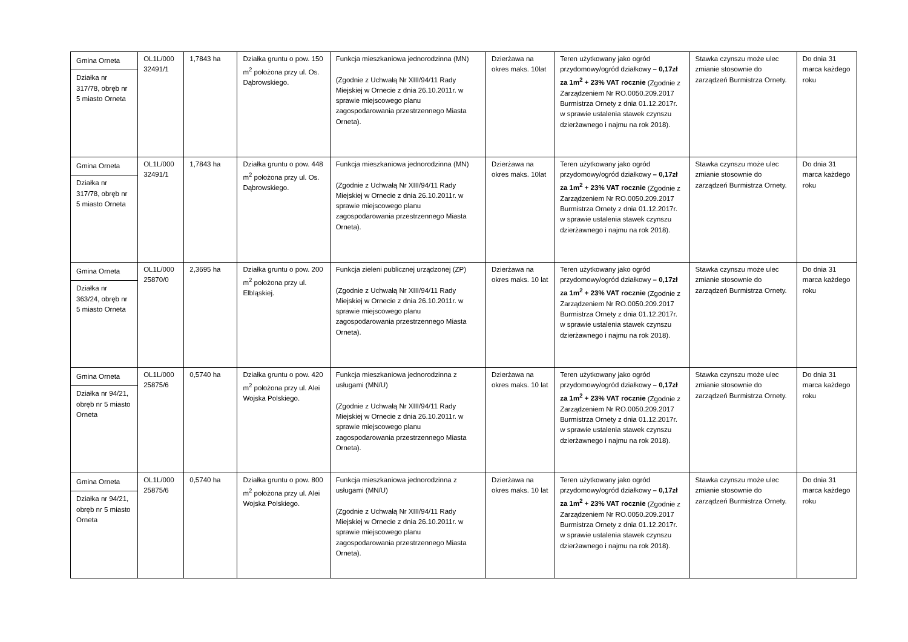| Gmina Orneta Działka nr 317/78, obręb nr 5 miasto Orneta | OL1L/000 32491/1 | 1,7843 ha | Działka gruntu o pow. 150 m<sup>2</sup> położona przy ul. Os. Dąbrowskiego. | Funkcja mieszkaniowa jednorodzinna (MN) (Zgodnie z Uchwałą Nr XIII/94/11 Rady Miejskiej w Ornecie z dnia 26.10.2011r. w sprawie miejscowego planu zagospodarowania przestrzennego Miasta Orneta). | Dzierżawa na okres maks. 10lat | Teren użytkowany jako ogród przydomowy/ogród działkowy – 0,17zł za 1m<sup>2</sup> + 23% VAT rocznie (Zgodnie z Zarządzeniem Nr RO.0050.209.2017 Burmistrza Ornety z dnia 01.12.2017r. w sprawie ustalenia stawek czynszu dzierżawnego i najmu na rok 2018). | Stawka czynszu może ulec zmianie stosownie do zarządzeń Burmistrza Ornety. | Do dnia 31 marca każdego roku |
| Gmina Orneta Działka nr 317/78, obręb nr 5 miasto Orneta | OL1L/000 32491/1 | 1,7843 ha | Działka gruntu o pow. 448 m<sup>2</sup> położona przy ul. Os. Dąbrowskiego. | Funkcja mieszkaniowa jednorodzinna (MN) (Zgodnie z Uchwałą Nr XIII/94/11 Rady Miejskiej w Ornecie z dnia 26.10.2011r. w sprawie miejscowego planu zagospodarowania przestrzennego Miasta Orneta). | Dzierżawa na okres maks. 10lat | Teren użytkowany jako ogród przydomowy/ogród działkowy – 0,17zł za 1m<sup>2</sup> + 23% VAT rocznie (Zgodnie z Zarządzeniem Nr RO.0050.209.2017 Burmistrza Ornety z dnia 01.12.2017r. w sprawie ustalenia stawek czynszu dzierżawnego i najmu na rok 2018). | Stawka czynszu może ulec zmianie stosownie do zarządzeń Burmistrza Ornety. | Do dnia 31 marca każdego roku |
| Gmina Orneta Działka nr 363/24, obręb nr 5 miasto Orneta | OL1L/000 25870/0 | 2,3695 ha | Działka gruntu o pow. 200 m<sup>2</sup> położona przy ul. Elbląskiej. | Funkcja zieleni publicznej urządzonej (ZP) (Zgodnie z Uchwałą Nr XIII/94/11 Rady Miejskiej w Ornecie z dnia 26.10.2011r. w sprawie miejscowego planu zagospodarowania przestrzennego Miasta Orneta). | Dzierżawa na okres maks. 10 lat | Teren użytkowany jako ogród przydomowy/ogród działkowy – 0,17zł za 1m<sup>2</sup> + 23% VAT rocznie (Zgodnie z Zarządzeniem Nr RO.0050.209.2017 Burmistrza Ornety z dnia 01.12.2017r. w sprawie ustalenia stawek czynszu dzierżawnego i najmu na rok 2018). | Stawka czynszu może ulec zmianie stosownie do zarządzeń Burmistrza Ornety. | Do dnia 31 marca każdego roku |
| Gmina Orneta Działka nr 94/21, obręb nr 5 miasto Orneta | OL1L/000 25875/6 | 0,5740 ha | Działka gruntu o pow. 420 m<sup>2</sup> położona przy ul. Alei Wojska Polskiego. | Funkcja mieszkaniowa jednorodzinna z usługami (MN/U) (Zgodnie z Uchwałą Nr XIII/94/11 Rady Miejskiej w Ornecie z dnia 26.10.2011r. w sprawie miejscowego planu zagospodarowania przestrzennego Miasta Orneta). | Dzierżawa na okres maks. 10 lat | Teren użytkowany jako ogród przydomowy/ogród działkowy – 0,17zł za 1m<sup>2</sup> + 23% VAT rocznie (Zgodnie z Zarządzeniem Nr RO.0050.209.2017 Burmistrza Ornety z dnia 01.12.2017r. w sprawie ustalenia stawek czynszu dzierżawnego i najmu na rok 2018). | Stawka czynszu może ulec zmianie stosownie do zarządzeń Burmistrza Ornety. | Do dnia 31 marca każdego roku |
| Gmina Orneta Działka nr 94/21, obręb nr 5 miasto Orneta | OL1L/000 25875/6 | 0,5740 ha | Działka gruntu o pow. 800 m<sup>2</sup> położona przy ul. Alei Wojska Polskiego. | Funkcja mieszkaniowa jednorodzinna z usługami (MN/U) (Zgodnie z Uchwałą Nr XIII/94/11 Rady Miejskiej w Ornecie z dnia 26.10.2011r. w sprawie miejscowego planu zagospodarowania przestrzennego Miasta Orneta). | Dzierżawa na okres maks. 10 lat | Teren użytkowany jako ogród przydomowy/ogród działkowy – 0,17zł za 1m<sup>2</sup> + 23% VAT rocznie (Zgodnie z Zarządzeniem Nr RO.0050.209.2017 Burmistrza Ornety z dnia 01.12.2017r. w sprawie ustalenia stawek czynszu dzierżawnego i najmu na rok 2018). | Stawka czynszu może ulec zmianie stosownie do zarządzeń Burmistrza Ornety. | Do dnia 31 marca każdego roku |